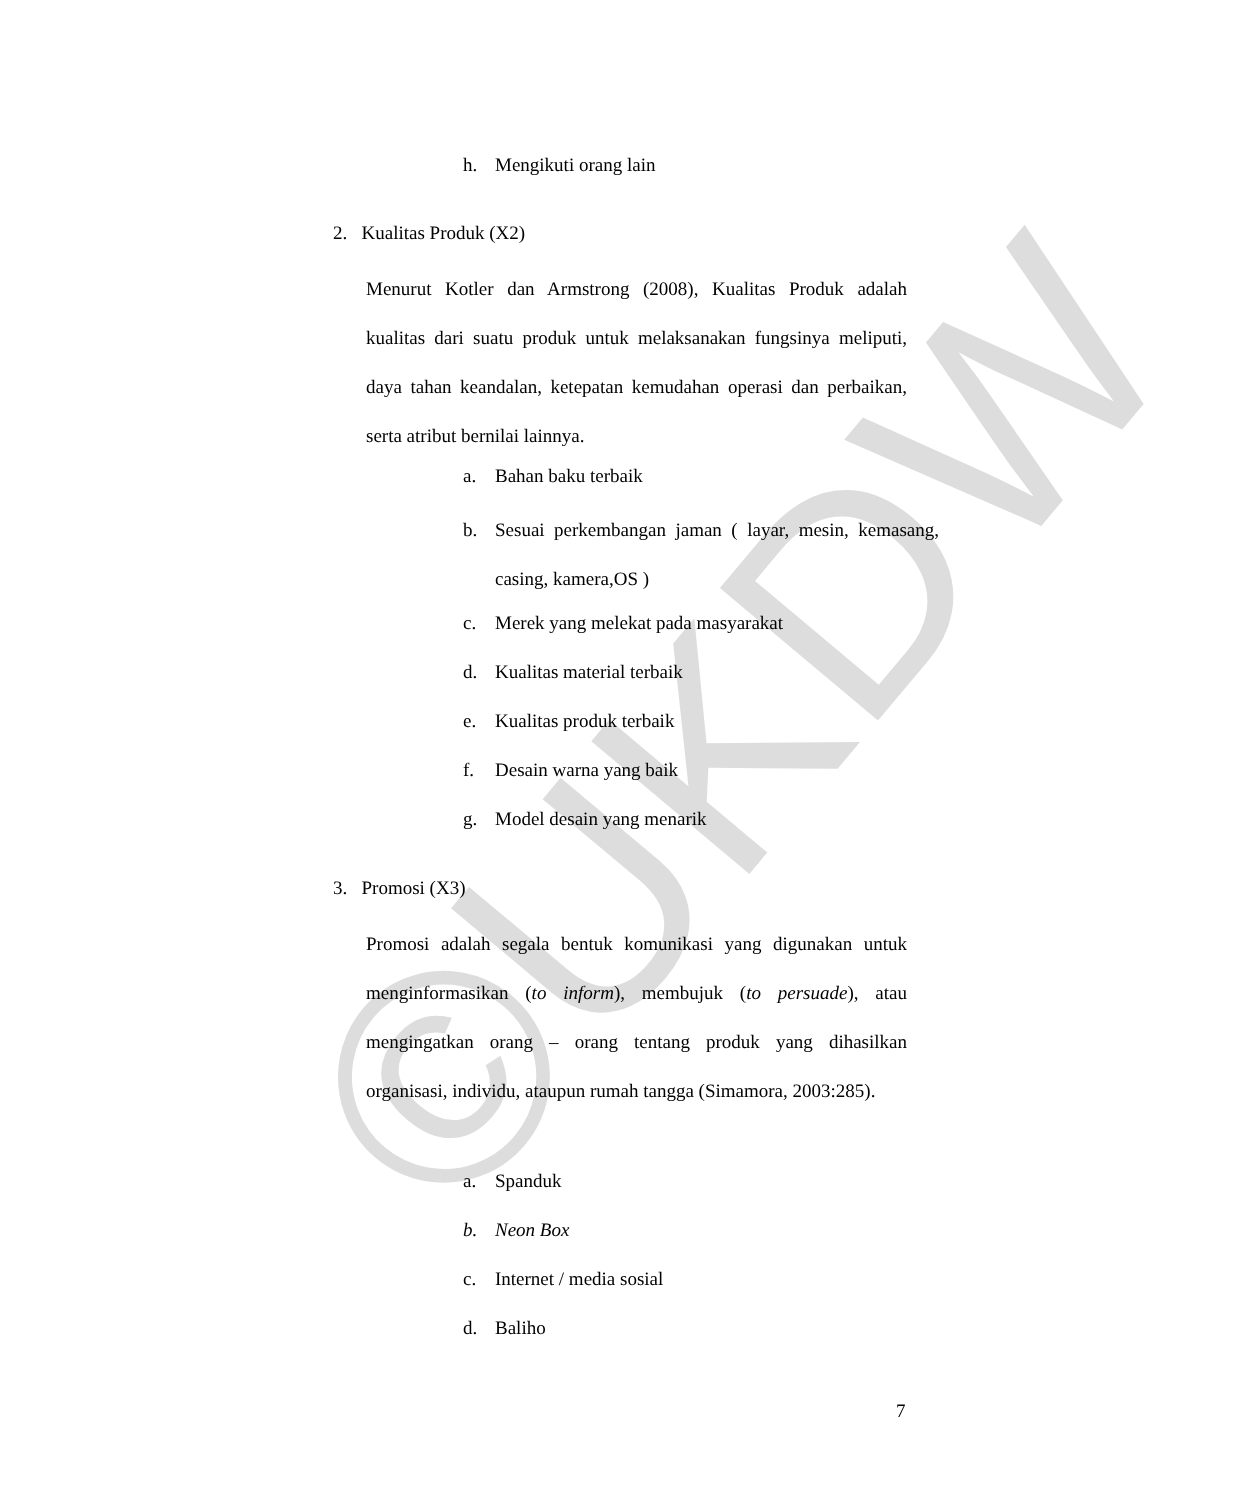©UKDW
h. Mengikuti orang lain
2. Kualitas Produk (X2)
Menurut Kotler dan Armstrong (2008), Kualitas Produk adalah kualitas dari suatu produk untuk melaksanakan fungsinya meliputi, daya tahan keandalan, ketepatan kemudahan operasi dan perbaikan, serta atribut bernilai lainnya.
a. Bahan baku terbaik
b. Sesuai perkembangan jaman ( layar, mesin, kemasang, casing, kamera,OS )
c. Merek yang melekat pada masyarakat
d. Kualitas material terbaik
e. Kualitas produk terbaik
f. Desain warna yang baik
g. Model desain yang menarik
3. Promosi (X3)
Promosi adalah segala bentuk komunikasi yang digunakan untuk menginformasikan (to inform), membujuk (to persuade), atau mengingatkan orang – orang tentang produk yang dihasilkan organisasi, individu, ataupun rumah tangga (Simamora, 2003:285).
a. Spanduk
b. Neon Box
c. Internet / media sosial
d. Baliho
7